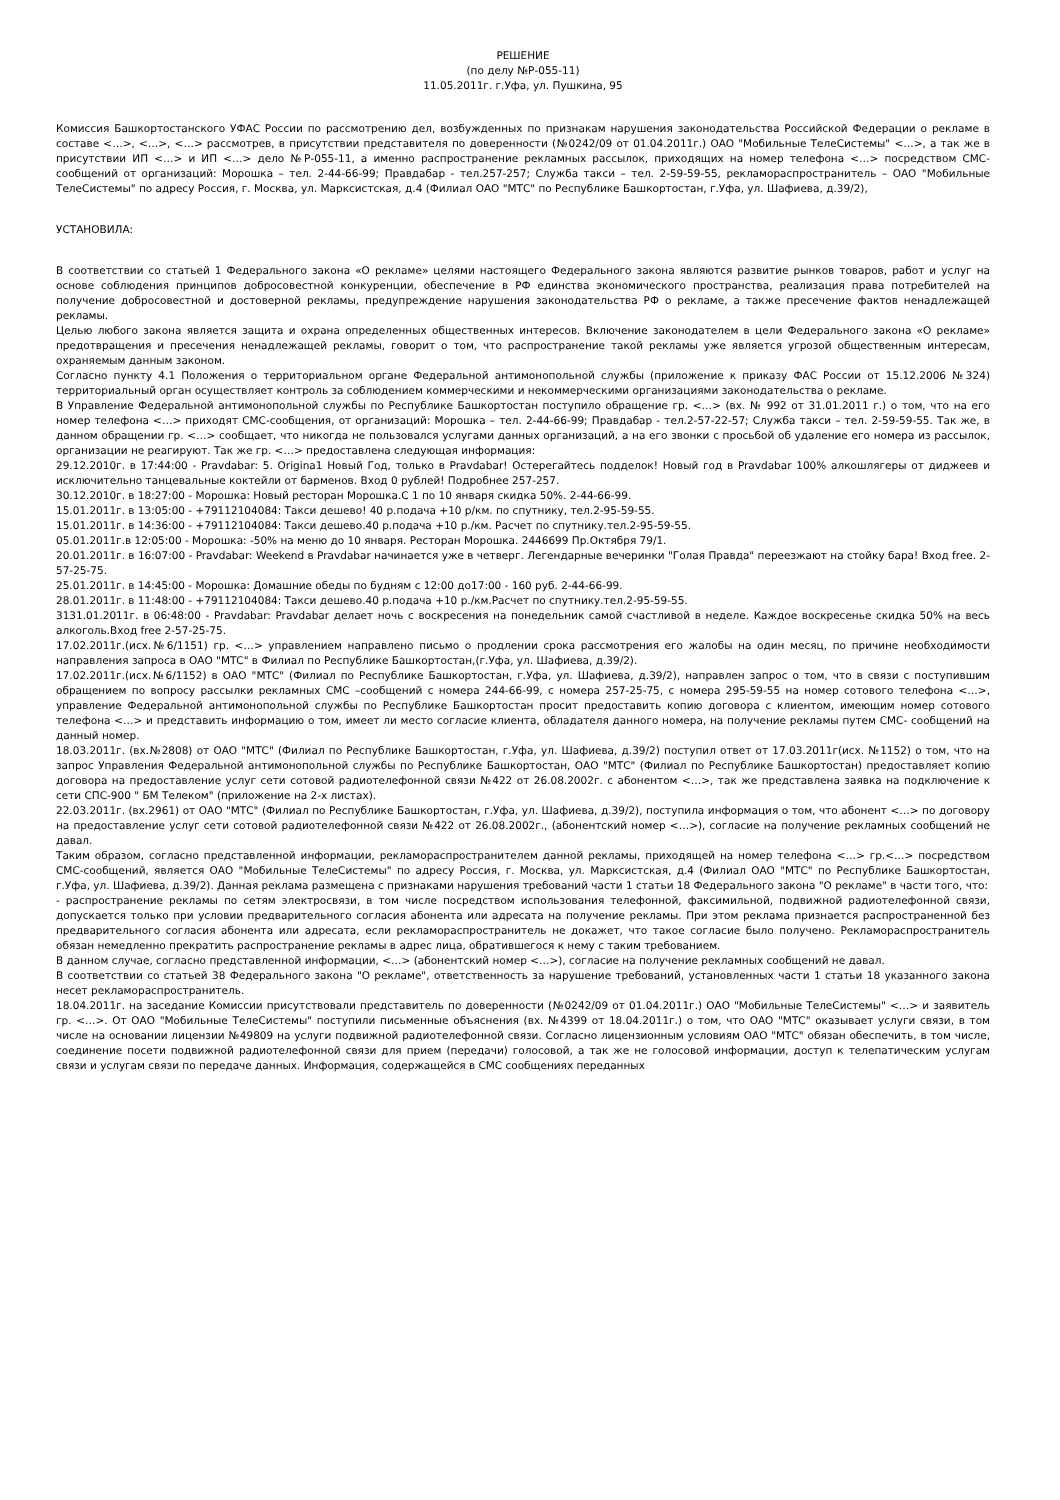РЕШЕНИЕ
(по делу №Р-055-11)
11.05.2011г. г.Уфа, ул. Пушкина, 95
Комиссия Башкортостанского УФАС России по рассмотрению дел, возбужденных по признакам нарушения законодательства Российской Федерации о рекламе в составе <…>, <…>, <…> рассмотрев, в присутствии представителя по доверенности (№0242/09 от 01.04.2011г.) ОАО "Мобильные ТелеСистемы" <…>, а так же в присутствии ИП <…> и ИП <…> дело №Р-055-11, а именно распространение рекламных рассылок, приходящих на номер телефона <…> посредством СМС-сообщений от организаций: Морошка – тел. 2-44-66-99; Правдабар - тел.257-257; Служба такси – тел. 2-59-59-55, рекламораспространитель – ОАО "Мобильные ТелеСистемы" по адресу Россия, г. Москва, ул. Марксистская, д.4 (Филиал ОАО "МТС" по Республике Башкортостан, г.Уфа, ул. Шафиева, д.39/2),
УСТАНОВИЛА:
В соответствии со статьей 1 Федерального закона «О рекламе» целями настоящего Федерального закона являются развитие рынков товаров, работ и услуг на основе соблюдения принципов добросовестной конкуренции, обеспечение в РФ единства экономического пространства, реализация права потребителей на получение добросовестной и достоверной рекламы, предупреждение нарушения законодательства РФ о рекламе, а также пресечение фактов ненадлежащей рекламы.
Целью любого закона является защита и охрана определенных общественных интересов. Включение законодателем в цели Федерального закона «О рекламе» предотвращения и пресечения ненадлежащей рекламы, говорит о том, что распространение такой рекламы уже является угрозой общественным интересам, охраняемым данным законом.
Согласно пункту 4.1 Положения о территориальном органе Федеральной антимонопольной службы (приложение к приказу ФАС России от 15.12.2006 №324) территориальный орган осуществляет контроль за соблюдением коммерческими и некоммерческими организациями законодательства о рекламе.
В Управление Федеральной антимонопольной службы по Республике Башкортостан поступило обращение гр. <…> (вх. № 992 от 31.01.2011 г.) о том, что на его номер телефона <…> приходят СМС-сообщения, от организаций: Морошка – тел. 2-44-66-99; Правдабар - тел.2-57-22-57; Служба такси – тел. 2-59-59-55. Так же, в данном обращении гр. <…> сообщает, что никогда не пользовался услугами данных организаций, а на его звонки с просьбой об удаление его номера из рассылок, организации не реагируют. Так же гр. <…> предоставлена следующая информация:
29.12.2010г. в 17:44:00 - Pravdabar: 5. Origina1 Новый Год, только в Pravdabar! Остерегайтесь подделок! Новый год в Pravdabar 100% алкошлягеры от диджеев и исключительно танцевальные коктейли от барменов. Вход 0 рублей! Подробнее 257-257.
30.12.2010г. в 18:27:00 - Морошка: Новый ресторан Морошка.С 1 по 10 января скидка 50%. 2-44-66-99.
15.01.2011г. в 13:05:00 - +79112104084: Такси дешево! 40 р.подача +10 р/км. по спутнику, тел.2-95-59-55.
15.01.2011г. в 14:36:00 - +79112104084: Такси дешево.40 р.подача +10 р./км. Расчет по спутнику.тел.2-95-59-55.
05.01.2011г.в 12:05:00 - Морошка: -50% на меню до 10 января. Ресторан Морошка. 2446699 Пр.Октября 79/1.
20.01.2011г. в 16:07:00 - Pravdabar: Weekend в Pravdabar начинается уже в четверг. Легендарные вечеринки "Голая Правда" переезжают на стойку бара! Вход free. 2-57-25-75.
25.01.2011г. в 14:45:00 - Морошка: Домашние обеды по будням с 12:00 до17:00 - 160 руб. 2-44-66-99.
28.01.2011г. в 11:48:00 - +79112104084: Такси дешево.40 р.подача +10 р./км.Расчет по спутнику.тел.2-95-59-55.
3131.01.2011г. в 06:48:00 - Pravdabar: Pravdabar делает ночь с воскресения на понедельник самой счастливой в неделе. Каждое воскресенье скидка 50% на весь алкоголь.Вход free 2-57-25-75.
17.02.2011г.(исх.№6/1151) гр. <…> управлением направлено письмо о продлении срока рассмотрения его жалобы на один месяц, по причине необходимости направления запроса в ОАО "МТС" в Филиал по Республике Башкортостан,(г.Уфа, ул. Шафиева, д.39/2).
17.02.2011г.(исх.№6/1152) в ОАО "МТС" (Филиал по Республике Башкортостан, г.Уфа, ул. Шафиева, д.39/2), направлен запрос о том, что в связи с поступившим обращением по вопросу рассылки рекламных СМС –сообщений с номера 244-66-99, с номера 257-25-75, с номера 295-59-55 на номер сотового телефона <…>, управление Федеральной антимонопольной службы по Республике Башкортостан просит предоставить копию договора с клиентом, имеющим номер сотового телефона <…> и представить информацию о том, имеет ли место согласие клиента, обладателя данного номера, на получение рекламы путем СМС- сообщений на данный номер.
18.03.2011г. (вх.№2808) от ОАО "МТС" (Филиал по Республике Башкортостан, г.Уфа, ул. Шафиева, д.39/2) поступил ответ от 17.03.2011г(исх. №1152) о том, что на запрос Управления Федеральной антимонопольной службы по Республике Башкортостан, ОАО "МТС" (Филиал по Республике Башкортостан) предоставляет копию договора на предоставление услуг сети сотовой радиотелефонной связи №422 от 26.08.2002г. с абонентом <…>, так же представлена заявка на подключение к сети СПС-900 " БМ Телеком" (приложение на 2-х листах).
22.03.2011г. (вх.2961) от ОАО "МТС" (Филиал по Республике Башкортостан, г.Уфа, ул. Шафиева, д.39/2), поступила информация о том, что абонент <…> по договору на предоставление услуг сети сотовой радиотелефонной связи №422 от 26.08.2002г., (абонентский номер <…>), согласие на получение рекламных сообщений не давал.
Таким образом, согласно представленной информации, рекламораспространителем данной рекламы, приходящей на номер телефона <…> гр.<…> посредством СМС-сообщений, является ОАО "Мобильные ТелеСистемы" по адресу Россия, г. Москва, ул. Марксистская, д.4 (Филиал ОАО "МТС" по Республике Башкортостан, г.Уфа, ул. Шафиева, д.39/2). Данная реклама размещена с признаками нарушения требований части 1 статьи 18 Федерального закона "О рекламе" в части того, что:
- распространение рекламы по сетям электросвязи, в том числе посредством использования телефонной, факсимильной, подвижной радиотелефонной связи, допускается только при условии предварительного согласия абонента или адресата на получение рекламы. При этом реклама признается распространенной без предварительного согласия абонента или адресата, если рекламораспространитель не докажет, что такое согласие было получено. Рекламораспространитель обязан немедленно прекратить распространение рекламы в адрес лица, обратившегося к нему с таким требованием.
В данном случае, согласно представленной информации, <…> (абонентский номер <…>), согласие на получение рекламных сообщений не давал.
В соответствии со статьей 38 Федерального закона "О рекламе", ответственность за нарушение требований, установленных части 1 статьи 18 указанного закона несет рекламораспространитель.
18.04.2011г. на заседание Комиссии присутствовали представитель по доверенности (№0242/09 от 01.04.2011г.) ОАО "Мобильные ТелеСистемы" <…> и заявитель гр. <…>. От ОАО "Мобильные ТелеСистемы" поступили письменные объяснения (вх. №4399 от 18.04.2011г.) о том, что ОАО "МТС" оказывает услуги связи, в том числе на основании лицензии №49809 на услуги подвижной радиотелефонной связи. Согласно лицензионным условиям ОАО "МТС" обязан обеспечить, в том числе, соединение посети подвижной радиотелефонной связи для прием (передачи) голосовой, а так же не голосовой информации, доступ к телепатическим услугам связи и услугам связи по передаче данных. Информация, содержащейся в СМС сообщениях переданных